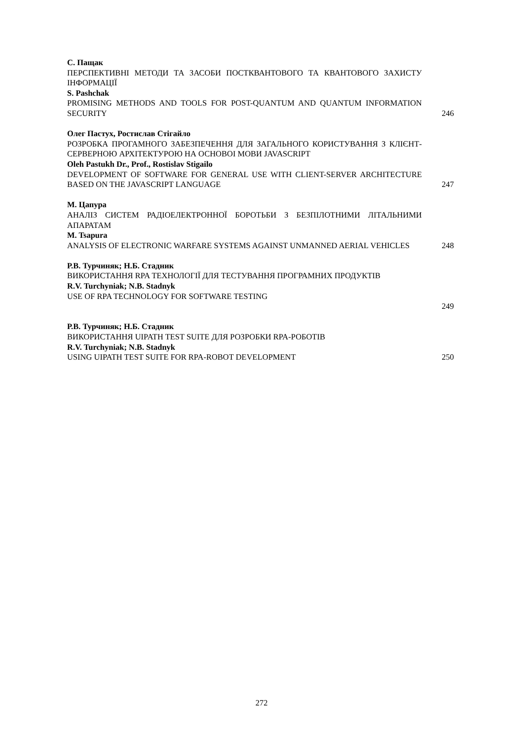С. Пащак
ПЕРСПЕКТИВНІ МЕТОДИ ТА ЗАСОБИ ПОСТКВАНТОВОГО ТА КВАНТОВОГО ЗАХИСТУ ІНФОРМАЦІЇ
S. Pashchak
PROMISING METHODS AND TOOLS FOR POST-QUANTUM AND QUANTUM INFORMATION SECURITY
246
Олег Пастух, Ростислав Стігайло
РОЗРОБКА ПРОГАМНОГО ЗАБЕЗПЕЧЕННЯ ДЛЯ ЗАГАЛЬНОГО КОРИСТУВАННЯ З КЛІЄНТ-СЕРВЕРНОЮ АРХІТЕКТУРОЮ НА ОСНОВОІ МОВИ JAVASCRIPT
Oleh Pastukh Dr., Prof., Rostislav Stigailo
DEVELOPMENT OF SOFTWARE FOR GENERAL USE WITH CLIENT-SERVER ARCHITECTURE BASED ON THE JAVASCRIPT LANGUAGE
247
М. Цапура
АНАЛІЗ СИСТЕМ РАДІОЕЛЕКТРОННОЇ БОРОТЬБИ З БЕЗПІЛОТНИМИ ЛІТАЛЬНИМИ АПАРАТАМ
M. Tsapura
ANALYSIS OF ELECTRONIC WARFARE SYSTEMS AGAINST UNMANNED AERIAL VEHICLES
248
Р.В. Турчиняк; Н.Б. Стадник
ВИКОРИСТАННЯ RPA ТЕХНОЛОГІЇ ДЛЯ ТЕСТУВАННЯ ПРОГРАМНИХ ПРОДУКТІВ
R.V. Turchyniak; N.B. Stadnyk
USE OF RPA TECHNOLOGY FOR SOFTWARE TESTING
249
Р.В. Турчиняк; Н.Б. Стадник
ВИКОРИСТАННЯ UIPATH TEST SUITE ДЛЯ РОЗРОБКИ RPA-РОБОТІВ
R.V. Turchyniak; N.B. Stadnyk
USING UIPATH TEST SUITE FOR RPA-ROBOT DEVELOPMENT
250
272